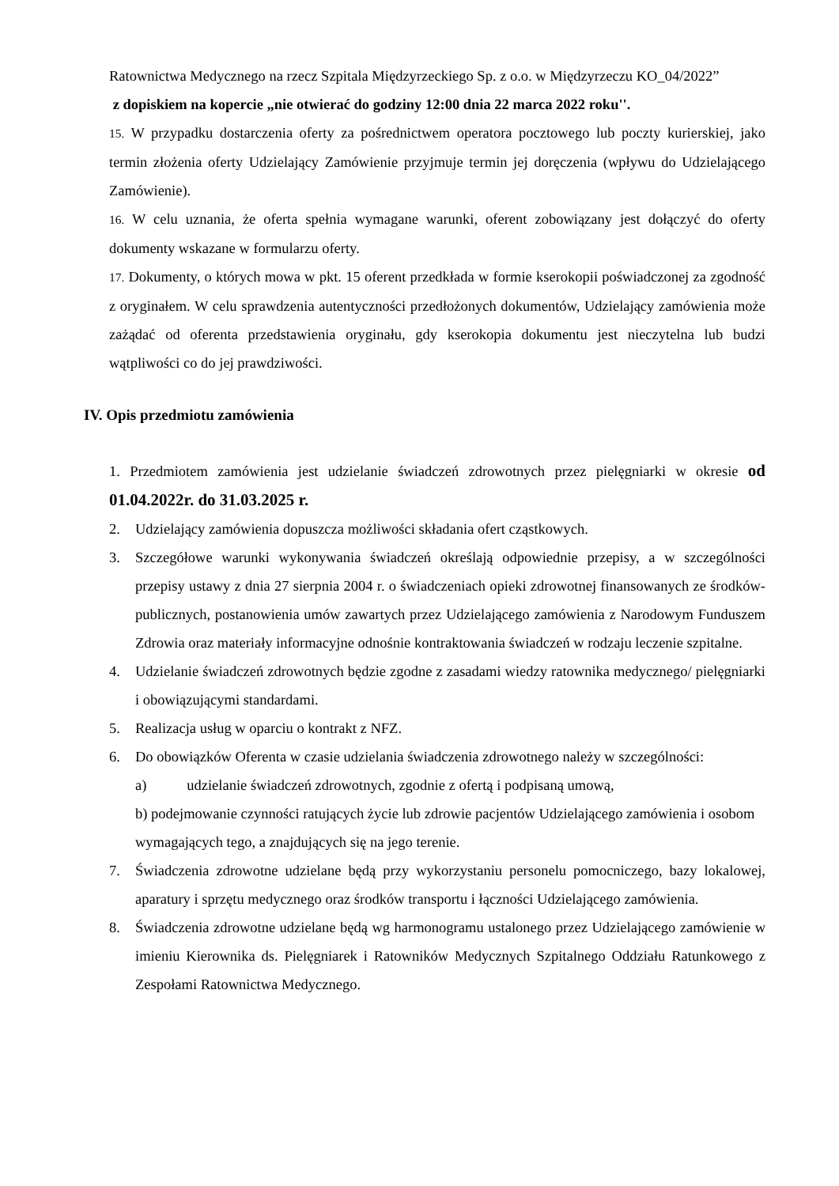Ratownictwa Medycznego na rzecz Szpitala Międzyrzeckiego Sp. z o.o. w Międzyrzeczu KO_04/2022”
z dopiskiem na kopercie „nie otwierać do godziny 12:00 dnia 22 marca 2022 roku''.
15. W przypadku dostarczenia oferty za pośrednictwem operatora pocztowego lub poczty kurierskiej, jako termin złożenia oferty Udzielający Zamówienie przyjmuje termin jej doręczenia (wpływu do Udzielającego Zamówienie).
16. W celu uznania, że oferta spełnia wymagane warunki, oferent zobowiązany jest dołączyć do oferty dokumenty wskazane w formularzu oferty.
17. Dokumenty, o których mowa w pkt. 15 oferent przedkłada w formie kserokopii poświadczonej za zgodność z oryginałem. W celu sprawdzenia autentyczności przedłożonych dokumentów, Udzielający zamówienia może zażądać od oferenta przedstawienia oryginału, gdy kserokopia dokumentu jest nieczytelna lub budzi wątpliwości co do jej prawdziwości.
IV. Opis przedmiotu zamówienia
1. Przedmiotem zamówienia jest udzielanie świadczeń zdrowotnych przez pielęgniarki w okresie od 01.04.2022r. do 31.03.2025 r.
2. Udzielający zamówienia dopuszcza możliwości składania ofert cząstkowych.
3. Szczegółowe warunki wykonywania świadczeń określają odpowiednie przepisy, a w szczególności przepisy ustawy z dnia 27 sierpnia 2004 r. o świadczeniach opieki zdrowotnej finansowanych ze środków- publicznych, postanowienia umów zawartych przez Udzielającego zamówienia z Narodowym Funduszem Zdrowia oraz materiały informacyjne odnośnie kontraktowania świadczeń w rodzaju leczenie szpitalne.
4. Udzielanie świadczeń zdrowotnych będzie zgodne z zasadami wiedzy ratownika medycznego/ pielęgniarki i obowiązującymi standardami.
5. Realizacja usług w oparciu o kontrakt z NFZ.
6. Do obowiązków Oferenta w czasie udzielania świadczenia zdrowotnego należy w szczególności:
a) udzielanie świadczeń zdrowotnych, zgodnie z ofertą i podpisaną umową,
b) podejmowanie czynności ratujących życie lub zdrowie pacjentów Udzielającego zamówienia i osobom wymagających tego, a znajdujących się na jego terenie.
7. Świadczenia zdrowotne udzielane będą przy wykorzystaniu personelu pomocniczego, bazy lokalowej, aparatury i sprzętu medycznego oraz środków transportu i łączności Udzielającego zamówienia.
8. Świadczenia zdrowotne udzielane będą wg harmonogramu ustalonego przez Udzielającego zamówienie w imieniu Kierownika ds. Pielęgniarek i Ratowników Medycznych Szpitalnego Oddziału Ratunkowego z Zespołami Ratownictwa Medycznego.